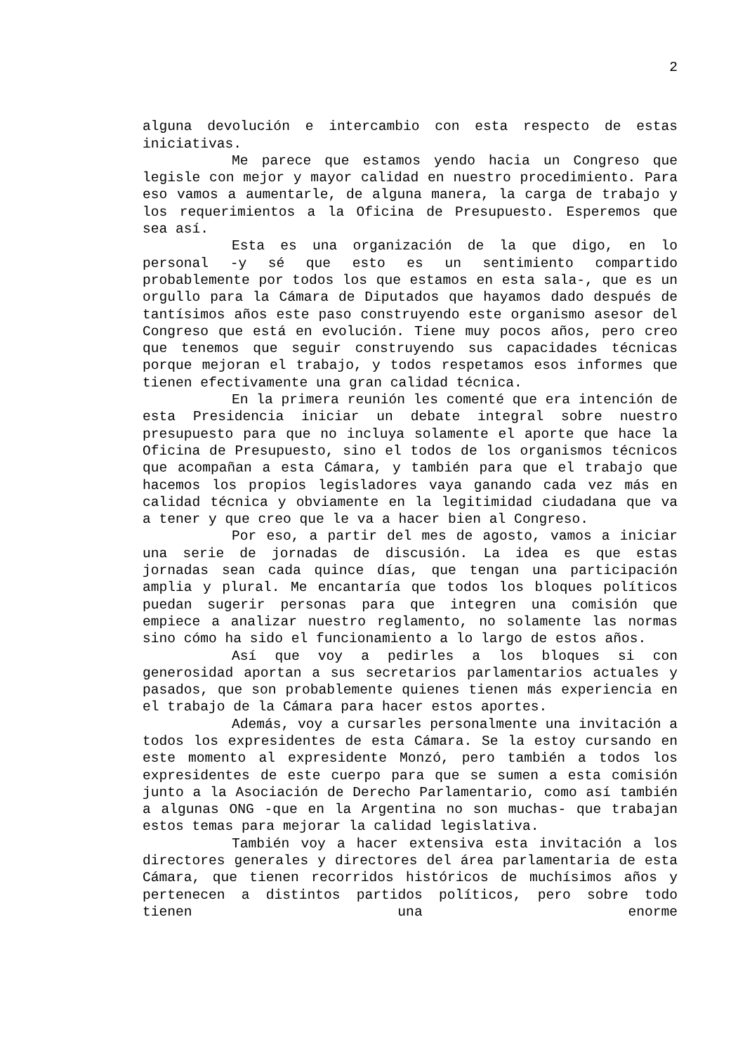2
alguna devolución e intercambio con esta respecto de estas iniciativas.
Me parece que estamos yendo hacia un Congreso que legisle con mejor y mayor calidad en nuestro procedimiento. Para eso vamos a aumentarle, de alguna manera, la carga de trabajo y los requerimientos a la Oficina de Presupuesto. Esperemos que sea así.
Esta es una organización de la que digo, en lo personal -y sé que esto es un sentimiento compartido probablemente por todos los que estamos en esta sala-, que es un orgullo para la Cámara de Diputados que hayamos dado después de tantísimos años este paso construyendo este organismo asesor del Congreso que está en evolución. Tiene muy pocos años, pero creo que tenemos que seguir construyendo sus capacidades técnicas porque mejoran el trabajo, y todos respetamos esos informes que tienen efectivamente una gran calidad técnica.
En la primera reunión les comenté que era intención de esta Presidencia iniciar un debate integral sobre nuestro presupuesto para que no incluya solamente el aporte que hace la Oficina de Presupuesto, sino el todos de los organismos técnicos que acompañan a esta Cámara, y también para que el trabajo que hacemos los propios legisladores vaya ganando cada vez más en calidad técnica y obviamente en la legitimidad ciudadana que va a tener y que creo que le va a hacer bien al Congreso.
Por eso, a partir del mes de agosto, vamos a iniciar una serie de jornadas de discusión. La idea es que estas jornadas sean cada quince días, que tengan una participación amplia y plural. Me encantaría que todos los bloques políticos puedan sugerir personas para que integren una comisión que empiece a analizar nuestro reglamento, no solamente las normas sino cómo ha sido el funcionamiento a lo largo de estos años.
Así que voy a pedirles a los bloques si con generosidad aportan a sus secretarios parlamentarios actuales y pasados, que son probablemente quienes tienen más experiencia en el trabajo de la Cámara para hacer estos aportes.
Además, voy a cursarles personalmente una invitación a todos los expresidentes de esta Cámara. Se la estoy cursando en este momento al expresidente Monzó, pero también a todos los expresidentes de este cuerpo para que se sumen a esta comisión junto a la Asociación de Derecho Parlamentario, como así también a algunas ONG -que en la Argentina no son muchas- que trabajan estos temas para mejorar la calidad legislativa.
También voy a hacer extensiva esta invitación a los directores generales y directores del área parlamentaria de esta Cámara, que tienen recorridos históricos de muchísimos años y pertenecen a distintos partidos políticos, pero sobre todo tienen una enorme